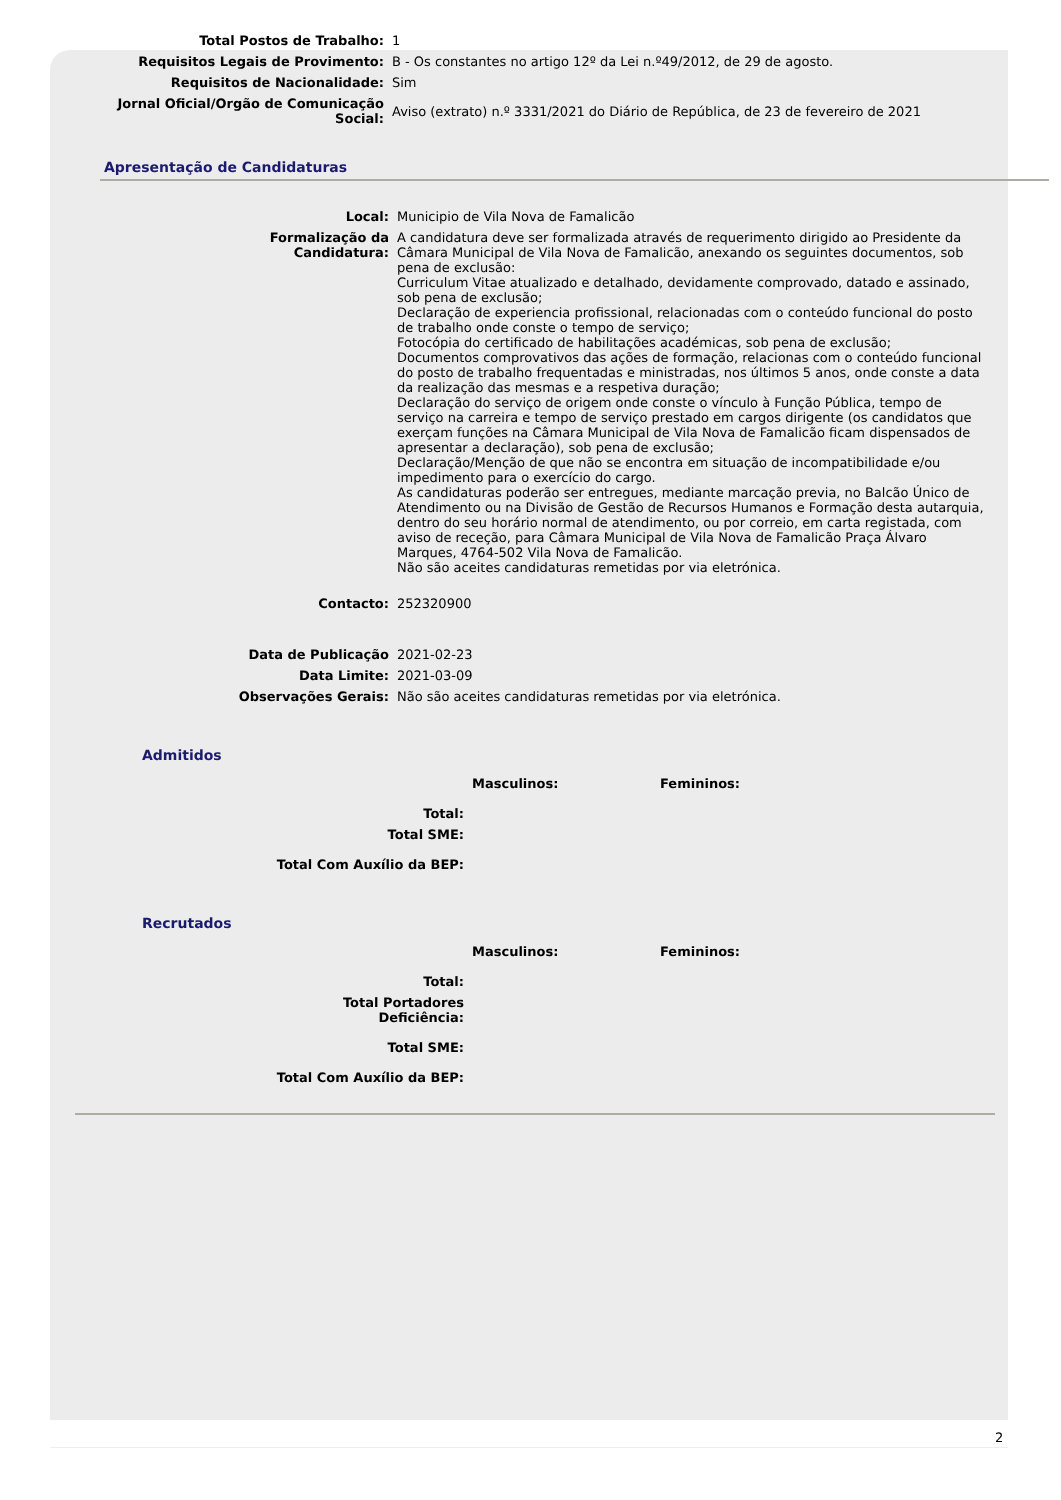| Total Postos de Trabalho: | 1 |
| Requisitos Legais de Provimento: | B - Os constantes no artigo 12º da Lei n.º49/2012, de 29 de agosto. |
| Requisitos de Nacionalidade: | Sim |
| Jornal Oficial/Orgão de Comunicação Social: | Aviso (extrato) n.º 3331/2021 do Diário de República, de 23 de fevereiro de 2021 |
Apresentação de Candidaturas
| Local: | Municipio de Vila Nova de Famalicão |
| Formalização da Candidatura: | A candidatura deve ser formalizada através de requerimento dirigido ao Presidente da Câmara Municipal de Vila Nova de Famalicão, anexando os seguintes documentos, sob pena de exclusão: Curriculum Vitae atualizado e detalhado, devidamente comprovado, datado e assinado, sob pena de exclusão; Declaração de experiencia profissional, relacionadas com o conteúdo funcional do posto de trabalho onde conste o tempo de serviço; Fotocópia do certificado de habilitações académicas, sob pena de exclusão; Documentos comprovativos das ações de formação, relacionas com o conteúdo funcional do posto de trabalho frequentadas e ministradas, nos últimos 5 anos, onde conste a data da realização das mesmas e a respetiva duração; Declaração do serviço de origem onde conste o vínculo à Função Pública, tempo de serviço na carreira e tempo de serviço prestado em cargos dirigente (os candidatos que exerçam funções na Câmara Municipal de Vila Nova de Famalicão ficam dispensados de apresentar a declaração), sob pena de exclusão; Declaração/Menção de que não se encontra em situação de incompatibilidade e/ou impedimento para o exercício do cargo. As candidaturas poderão ser entregues, mediante marcação previa, no Balcão Único de Atendimento ou na Divisão de Gestão de Recursos Humanos e Formação desta autarquia, dentro do seu horário normal de atendimento, ou por correio, em carta registada, com aviso de receção, para Câmara Municipal de Vila Nova de Famalicão Praça Álvaro Marques, 4764-502 Vila Nova de Famalicão. Não são aceites candidaturas remetidas por via eletrónica. |
| Contacto: | 252320900 |
| Data de Publicação | 2021-02-23 |
| Data Limite: | 2021-03-09 |
| Observações Gerais: | Não são aceites candidaturas remetidas por via eletrónica. |
Admitidos
| | Masculinos: | Femininos: |
| Total: | | |
| Total SME: | | |
| Total Com Auxílio da BEP: | | |
Recrutados
| | Masculinos: | Femininos: |
| Total: | | |
| Total Portadores Deficiência: | | |
| Total SME: | | |
| Total Com Auxílio da BEP: | | |
2